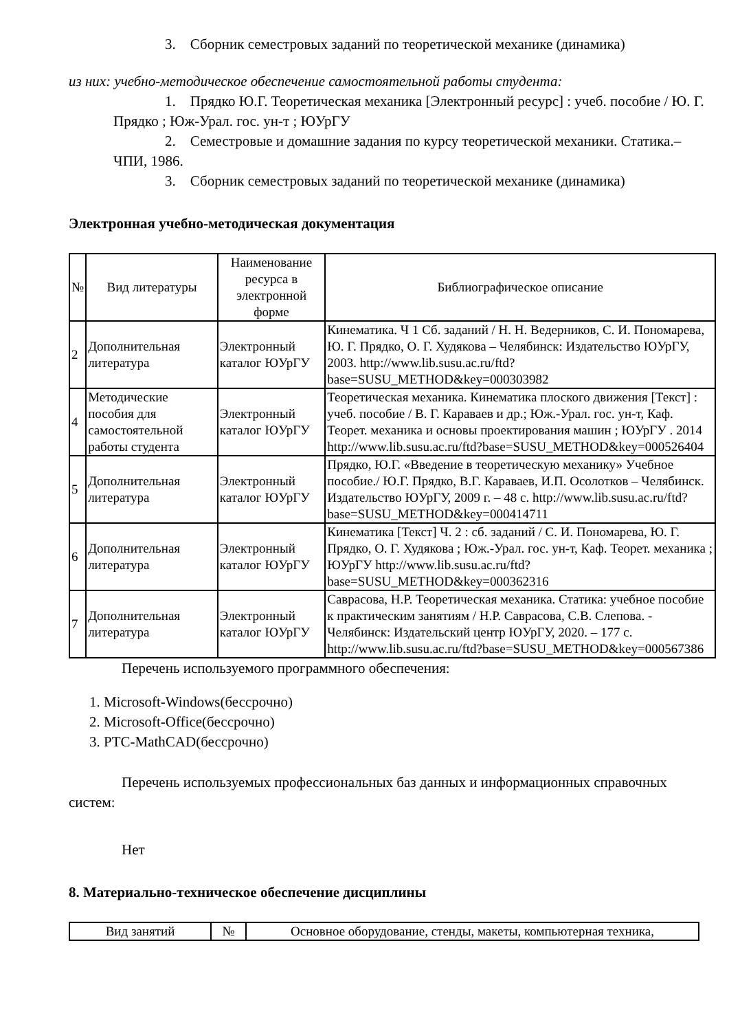3. Сборник семестровых заданий по теоретической механике (динамика)
из них: учебно-методическое обеспечение самостоятельной работы студента:
1. Прядко Ю.Г. Теоретическая механика [Электронный ресурс] : учеб. пособие / Ю. Г. Прядко ; Юж-Урал. гос. ун-т ; ЮУрГУ
2. Семестровые и домашние задания по курсу теоретической механики. Статика.– ЧПИ, 1986.
3. Сборник семестровых заданий по теоретической механике (динамика)
Электронная учебно-методическая документация
| № | Вид литературы | Наименование ресурса в электронной форме | Библиографическое описание |
| --- | --- | --- | --- |
| 2 | Дополнительная литература | Электронный каталог ЮУрГУ | Кинематика. Ч 1 Сб. заданий / Н. Н. Ведерников, С. И. Пономарева, Ю. Г. Прядко, О. Г. Худякова – Челябинск: Издательство ЮУрГУ, 2003. http://www.lib.susu.ac.ru/ftd?base=SUSU_METHOD&key=000303982 |
| 4 | Методические пособия для самостоятельной работы студента | Электронный каталог ЮУрГУ | Теоретическая механика. Кинематика плоского движения [Текст] : учеб. пособие / В. Г. Караваев и др.; Юж.-Урал. гос. ун-т, Каф. Теорет. механика и основы проектирования машин ; ЮУрГУ . 2014 http://www.lib.susu.ac.ru/ftd?base=SUSU_METHOD&key=000526404 |
| 5 | Дополнительная литература | Электронный каталог ЮУрГУ | Прядко, Ю.Г. «Введение в теоретическую механику» Учебное пособие./ Ю.Г. Прядко, В.Г. Караваев, И.П. Осолотков – Челябинск. Издательство ЮУрГУ, 2009 г. – 48 с. http://www.lib.susu.ac.ru/ftd?base=SUSU_METHOD&key=000414711 |
| 6 | Дополнительная литература | Электронный каталог ЮУрГУ | Кинематика [Текст] Ч. 2 : сб. заданий / С. И. Пономарева, Ю. Г. Прядко, О. Г. Худякова ; Юж.-Урал. гос. ун-т, Каф. Теорет. механика ; ЮУрГУ http://www.lib.susu.ac.ru/ftd?base=SUSU_METHOD&key=000362316 |
| 7 | Дополнительная литература | Электронный каталог ЮУрГУ | Саврасова, Н.Р. Теоретическая механика. Статика: учебное пособие к практическим занятиям / Н.Р. Саврасова, С.В. Слепова. - Челябинск: Издательский центр ЮУрГУ, 2020. – 177 с. http://www.lib.susu.ac.ru/ftd?base=SUSU_METHOD&key=000567386 |
Перечень используемого программного обеспечения:
1. Microsoft-Windows(бессрочно)
2. Microsoft-Office(бессрочно)
3. PTC-MathCAD(бессрочно)
Перечень используемых профессиональных баз данных и информационных справочных систем:
Нет
8. Материально-техническое обеспечение дисциплины
| Вид занятий | № | Основное оборудование, стенды, макеты, компьютерная техника, |